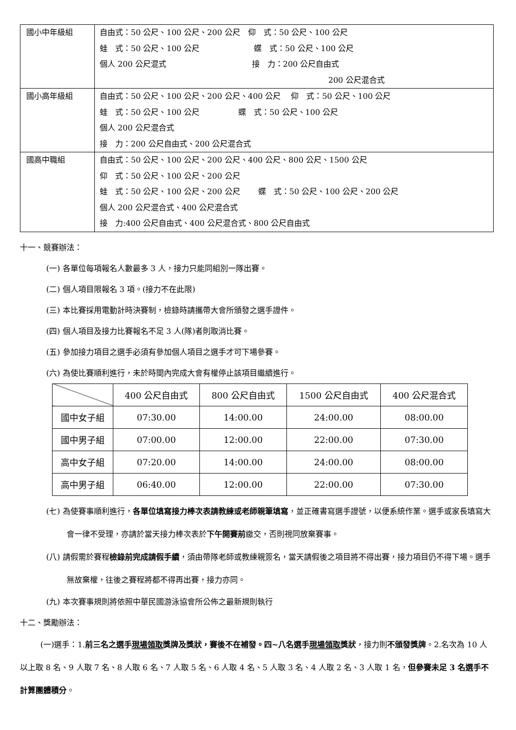| 國小中年級組 | 自由式：50 公尺、100 公尺、200 公尺 仰 式：50 公尺、100 公尺 蛙 式：50 公尺、100 公尺 蝶 式：50 公尺、100 公尺 個人 200 公尺混式 接 力：200 公尺自由式 200 公尺混合式 |
| 國小高年級組 | 自由式：50 公尺、100 公尺、200 公尺、400 公尺 仰 式：50 公尺、100 公尺 蛙 式：50 公尺、100 公尺 蝶 式：50 公尺、100 公尺 個人 200 公尺混合式 接 力：200 公尺自由式、200 公尺混合式 |
| 國高中職組 | 自由式：50 公尺、100 公尺、200 公尺、400 公尺、800 公尺、1500 公尺 仰 式：50 公尺、100 公尺、200 公尺 蛙 式：50 公尺、100 公尺、200 公尺 蝶 式：50 公尺、100 公尺、200 公尺 個人 200 公尺混合式、400 公尺混合式 接 力:400 公尺自由式、400 公尺混合式、800 公尺自由式 |
十一、競賽辦法：
(一) 各單位每項報名人數最多 3 人，接力只能同組別一隊出賽。
(二) 個人項目限報名 3 項。(接力不在此限)
(三) 本比賽採用電動計時決賽制，檢錄時請攜帶大會所頒發之選手證件。
(四) 個人項目及接力比賽報名不足 3 人(隊)者則取消比賽。
(五) 參加接力項目之選手必須有參加個人項目之選手才可下場參賽。
(六) 為使比賽順利進行，未於時間內完成大會有權停止該項目繼續進行。
| | 400 公尺自由式 | 800 公尺自由式 | 1500 公尺自由式 | 400 公尺混合式 |
| 國中女子組 | 07:30.00 | 14:00.00 | 24:00.00 | 08:00.00 |
| 國中男子組 | 07:00.00 | 12:00.00 | 22:00.00 | 07:30.00 |
| 高中女子組 | 07:20.00 | 14:00.00 | 24:00.00 | 08:00.00 |
| 高中男子組 | 06:40.00 | 12:00.00 | 22:00.00 | 07:30.00 |
(七) 為使賽事順利進行，各單位填寫接力棒次表請教練或老師親筆填寫，並正確書寫選手證號，以便系統作業。選手或家長填寫大會一律不受理，亦請於當天接力棒次表於下午開賽前繳交，否則視同放棄賽事。
(八) 請假需於賽程檢錄前完成請假手續，須由帶隊老師或教練親簽名，當天請假後之項目將不得出賽，接力項目仍不得下場。選手無故棄權，往後之賽程將都不得再出賽，接力亦同。
(九) 本次賽事規則將依照中華民國游泳協會所公佈之最新規則執行
十二、獎勵辦法：
(一)選手：1.前三名之選手現場領取獎牌及獎狀，賽後不在補發。四~八名選手現場領取獎狀，接力則不頒發獎牌。2.名次為 10 人以上取 8 名、9 人取 7 名、8 人取 6 名、7 人取 5 名、6 人取 4 名、5 人取 3 名、4 人取 2 名、3 人取 1 名，但參賽未足 3 名選手不計算團體積分。